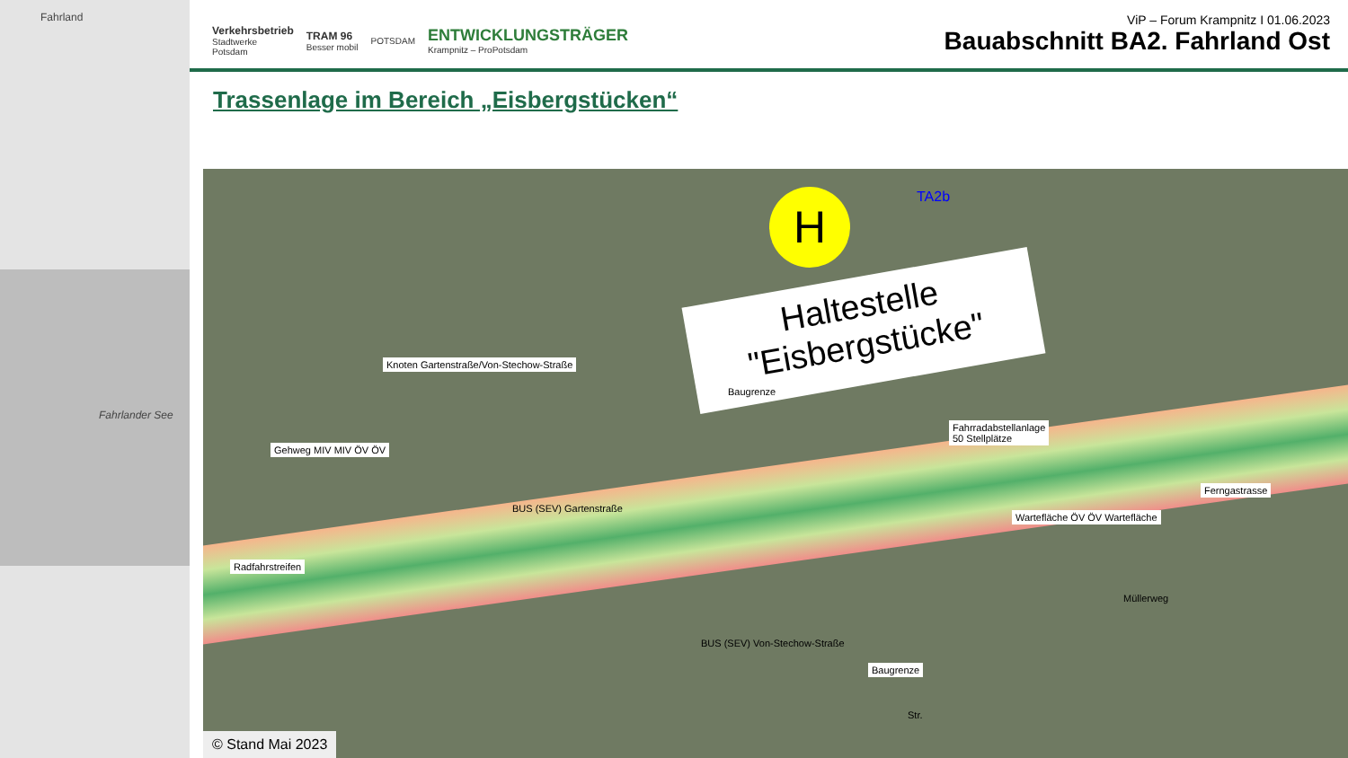Fahrland
Fahrlander See
Verkehrsbetrieb
Stadtwerke
Potsdam
TRAM 96
Besser mobil
POTSDAM
ENTWICKLUNGSTRÄGER
Krampnitz – ProPotsdam
ViP – Forum Krampnitz I 01.06.2023
Bauabschnitt BA2. Fahrland Ost
Trassenlage im Bereich „Eisbergstücken“
H TA2b
Haltestelle
"Eisbergstücke"
Knoten Gartenstraße/Von-Stechow-Straße
Baugrenze
Fahrradabstellanlage
50 Stellplätze
Ferngastrasse
Gehweg MIV MIV ÖV ÖV
BUS (SEV) Gartenstraße
Wartefläche ÖV ÖV Wartefläche
Radfahrstreifen
BUS (SEV) Von-Stechow-Straße
Baugrenze
Str.
Müllerweg
© Stand Mai 2023